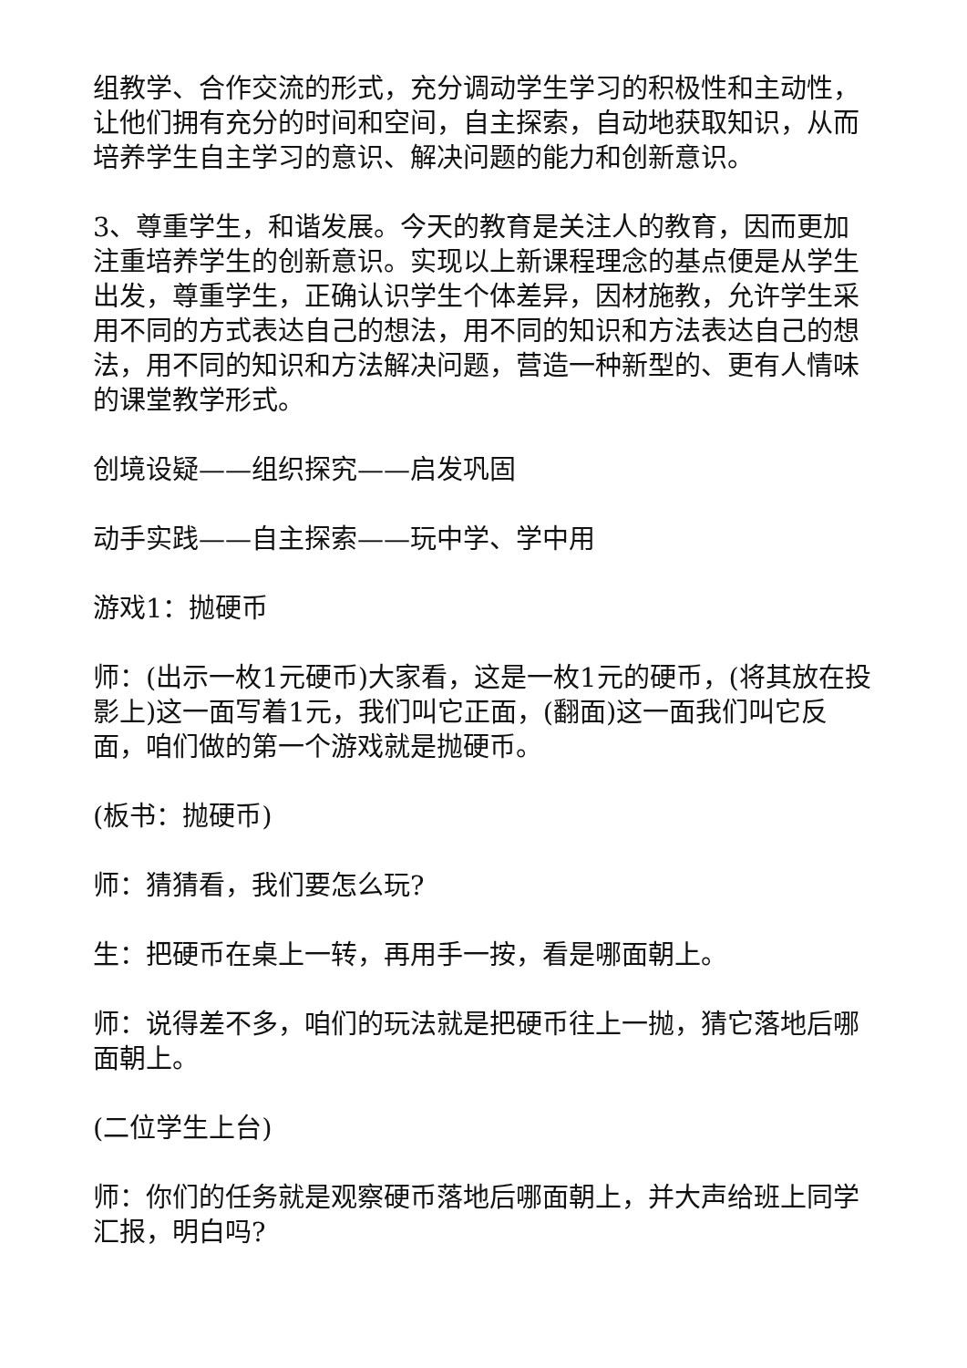组教学、合作交流的形式，充分调动学生学习的积极性和主动性，让他们拥有充分的时间和空间，自主探索，自动地获取知识，从而培养学生自主学习的意识、解决问题的能力和创新意识。
3、尊重学生，和谐发展。今天的教育是关注人的教育，因而更加注重培养学生的创新意识。实现以上新课程理念的基点便是从学生出发，尊重学生，正确认识学生个体差异，因材施教，允许学生采用不同的方式表达自己的想法，用不同的知识和方法表达自己的想法，用不同的知识和方法解决问题，营造一种新型的、更有人情味的课堂教学形式。
创境设疑——组织探究——启发巩固
动手实践——自主探索——玩中学、学中用
游戏1：抛硬币
师：(出示一枚1元硬币)大家看，这是一枚1元的硬币，(将其放在投影上)这一面写着1元，我们叫它正面，(翻面)这一面我们叫它反面，咱们做的第一个游戏就是抛硬币。
(板书：抛硬币)
师：猜猜看，我们要怎么玩?
生：把硬币在桌上一转，再用手一按，看是哪面朝上。
师：说得差不多，咱们的玩法就是把硬币往上一抛，猜它落地后哪面朝上。
(二位学生上台)
师：你们的任务就是观察硬币落地后哪面朝上，并大声给班上同学汇报，明白吗?